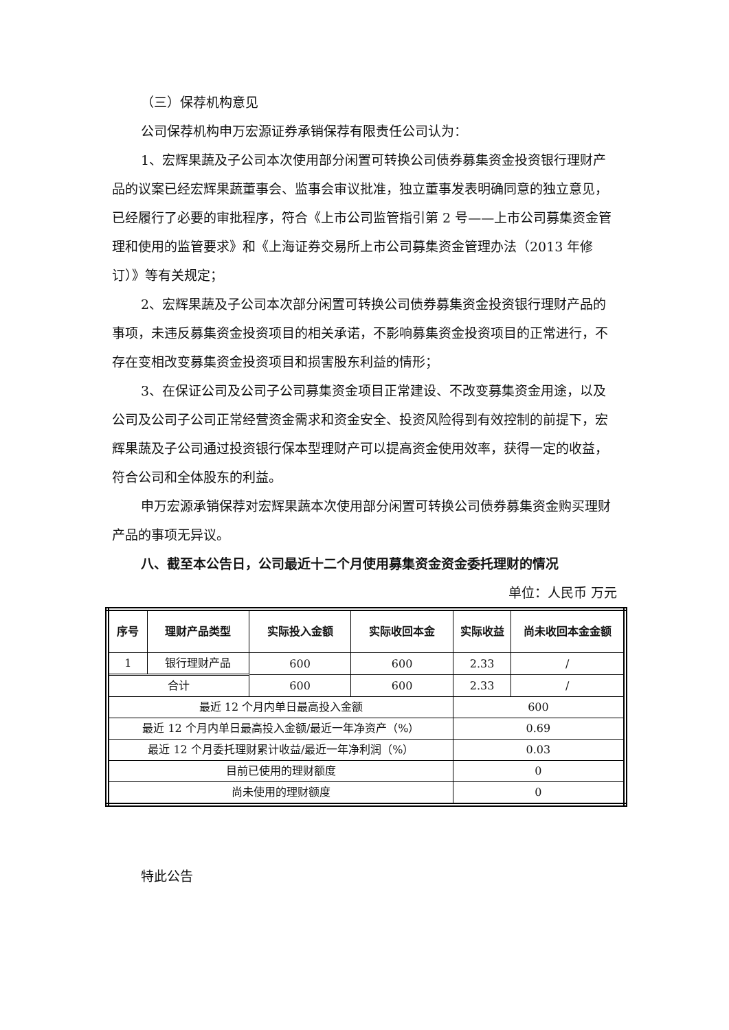（三）保荐机构意见
公司保荐机构申万宏源证券承销保荐有限责任公司认为：
1、宏辉果蔬及子公司本次使用部分闲置可转换公司债券募集资金投资银行理财产品的议案已经宏辉果蔬董事会、监事会审议批准，独立董事发表明确同意的独立意见，已经履行了必要的审批程序，符合《上市公司监管指引第 2 号——上市公司募集资金管理和使用的监管要求》和《上海证券交易所上市公司募集资金管理办法（2013 年修订）》等有关规定；
2、宏辉果蔬及子公司本次部分闲置可转换公司债券募集资金投资银行理财产品的事项，未违反募集资金投资项目的相关承诺，不影响募集资金投资项目的正常进行，不存在变相改变募集资金投资项目和损害股东利益的情形；
3、在保证公司及公司子公司募集资金项目正常建设、不改变募集资金用途，以及公司及公司子公司正常经营资金需求和资金安全、投资风险得到有效控制的前提下，宏辉果蔬及子公司通过投资银行保本型理财产可以提高资金使用效率，获得一定的收益，符合公司和全体股东的利益。
申万宏源承销保荐对宏辉果蔬本次使用部分闲置可转换公司债券募集资金购买理财产品的事项无异议。
八、截至本公告日，公司最近十二个月使用募集资金资金委托理财的情况
单位：人民币 万元
| 序号 | 理财产品类型 | 实际投入金额 | 实际收回本金 | 实际收益 | 尚未收回本金金额 |
| --- | --- | --- | --- | --- | --- |
| 1 | 银行理财产品 | 600 | 600 | 2.33 | / |
| 合计 | | 600 | 600 | 2.33 | / |
| 最近 12 个月内单日最高投入金额 | | | | 600 | |
| 最近 12 个月内单日最高投入金额/最近一年净资产（%） | | | | 0.69 | |
| 最近 12 个月委托理财累计收益/最近一年净利润（%） | | | | 0.03 | |
| 目前已使用的理财额度 | | | | 0 | |
| 尚未使用的理财额度 | | | | 0 | |
特此公告